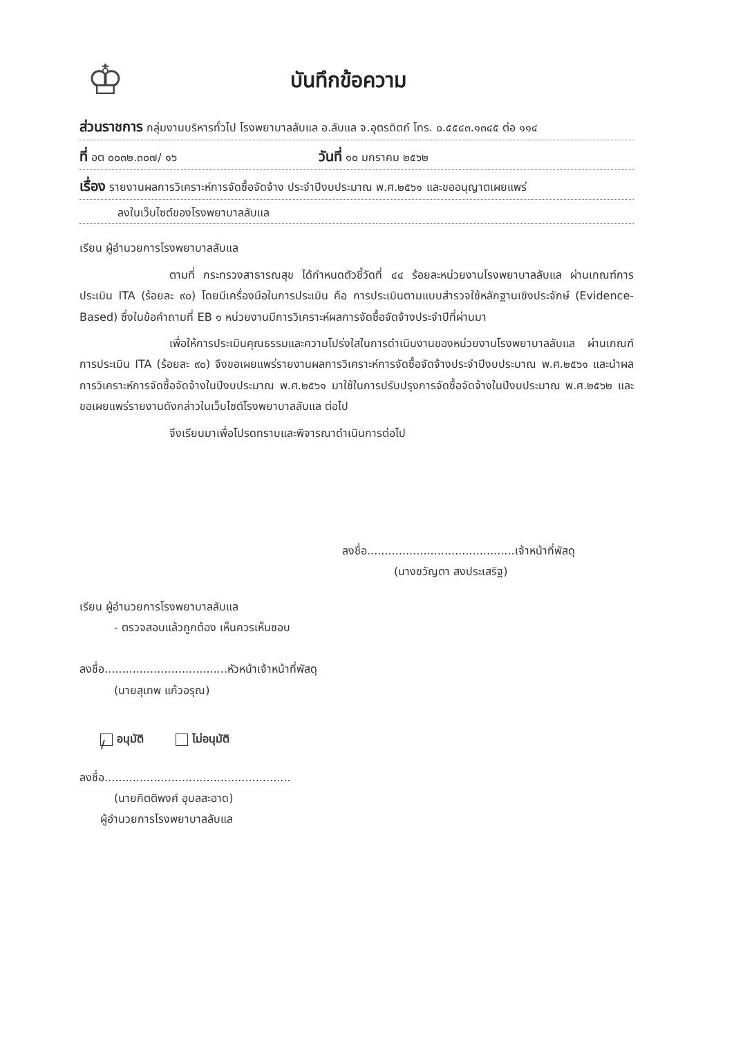♔
บันทึกข้อความ
ส่วนราชการ กลุ่มงานบริหารทั่วไป โรงพยาบาลลับแล อ.ลับแล จ.อุตรดิตถ์ โทร. ๐.๕๕๔๓.๑๓๔๕ ต่อ ๑๑๔
ที่ อต ๐๐๓๒.๓๐๗/ ๑๖ วันที่ ๑๐ มกราคม ๒๕๖๒
เรื่อง รายงานผลการวิเคราะห์การจัดซื้อจัดจ้าง ประจำปีงบประมาณ พ.ศ.๒๕๖๑ และขออนุญาตเผยแพร่
ลงในเว็บไซต์ของโรงพยาบาลลับแล
เรียน ผู้อำนวยการโรงพยาบาลลับแล
ตามที่ กระทรวงสาธารณสุข ได้กำหนดตัวชี้วัดที่ ๔๔ ร้อยละหน่วยงานโรงพยาบาลลับแล ผ่านเกณฑ์การประเมิน ITA (ร้อยละ ๙๐) โดยมีเครื่องมือในการประเมิน คือ การประเมินตามแบบสำรวจใช้หลักฐานเชิงประจักษ์ (Evidence-Based) ซึ่งในข้อคำถามที่ EB ๑ หน่วยงานมีการวิเคราะห์ผลการจัดซื้อจัดจ้างประจำปีที่ผ่านมา
เพื่อให้การประเมินคุณธรรมและความโปร่งใสในการดำเนินงานของหน่วยงานโรงพยาบาลลับแล ผ่านเกณฑ์การประเมิน ITA (ร้อยละ ๙๐) จึงขอเผยแพร่รายงานผลการวิเคราะห์การจัดซื้อจัดจ้างประจำปีงบประมาณ พ.ศ.๒๕๖๑ และนำผลการวิเคราะห์การจัดซื้อจัดจ้างในปีงบประมาณ พ.ศ.๒๕๖๑ มาใช้ในการปรับปรุงการจัดซื้อจัดจ้างในปีงบประมาณ พ.ศ.๒๕๖๒ และขอเผยแพร่รายงานดังกล่าวในเว็บไซต์โรงพยาบาลลับแล ต่อไป
จึงเรียนมาเพื่อโปรดทราบและพิจารณาดำเนินการต่อไป
ลงชื่อ..........................................เจ้าหน้าที่พัสดุ
(นางขวัญตา สงประเสริฐ)
เรียน ผู้อำนวยการโรงพยาบาลลับแล
- ตรวจสอบแล้วถูกต้อง เห็นควรเห็นชอบ
ลงชื่อ...................................หัวหน้าเจ้าหน้าที่พัสดุ
(นายสุเทพ แก้วอรุณ)
/ อนุมัติ ไม่อนุมัติ
ลงชื่อ.....................................................
(นายกิตติพงศ์ อุบลสะอาด)
ผู้อำนวยการโรงพยาบาลลับแล